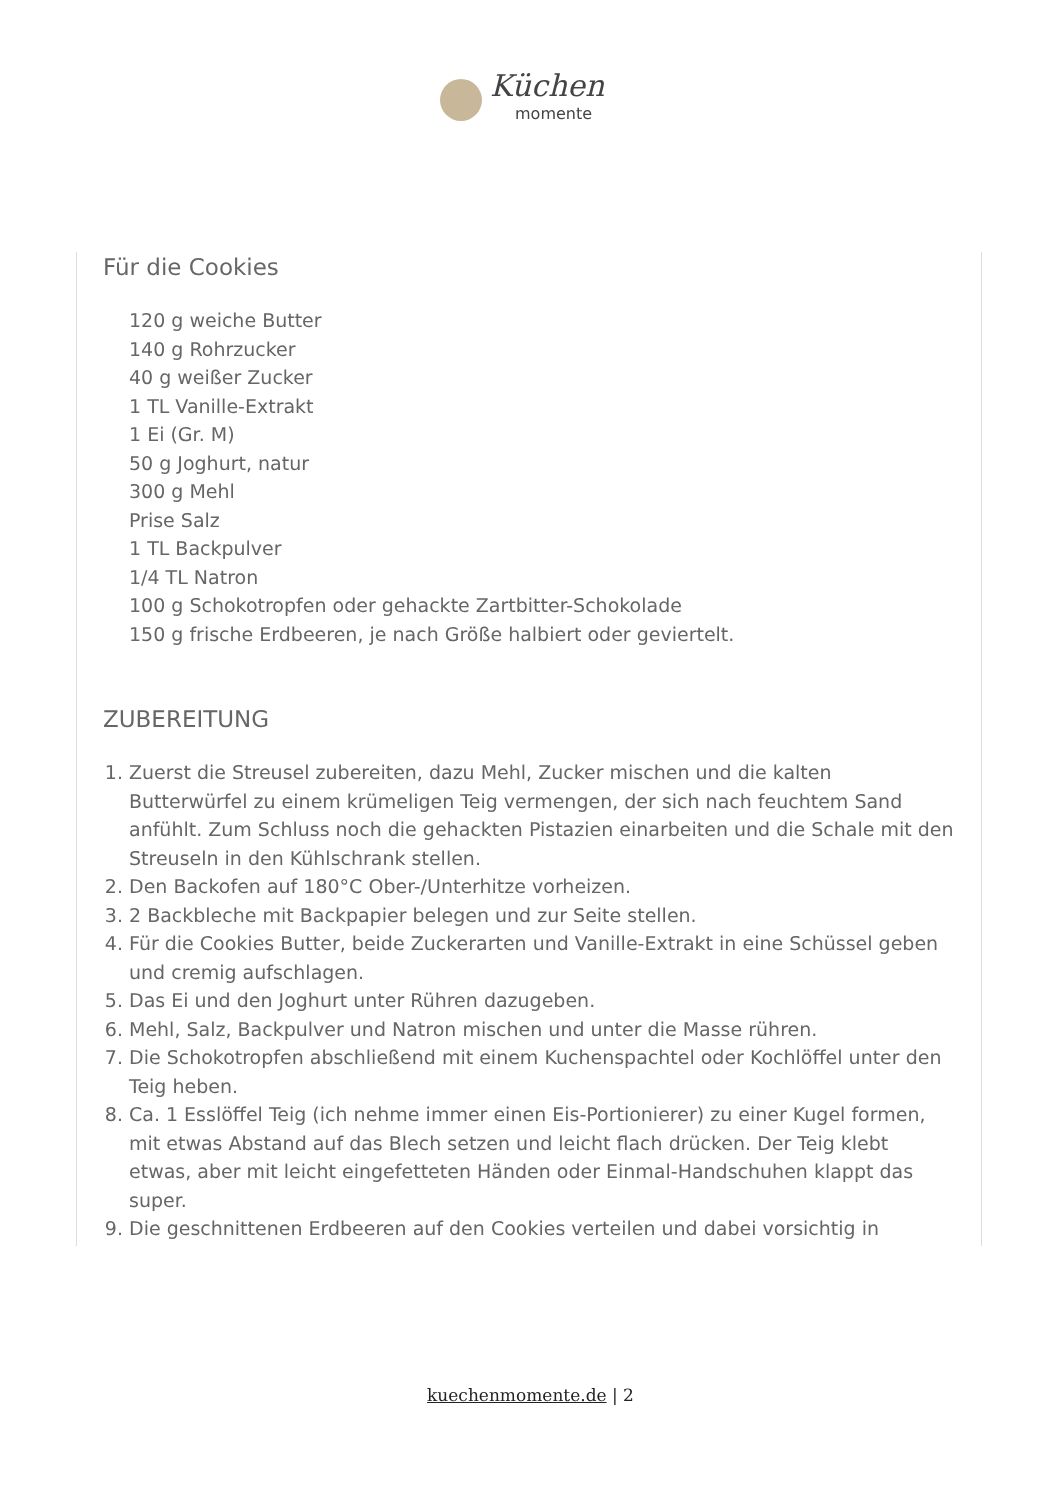Küchen
momente
Für die Cookies
120 g weiche Butter
140 g Rohrzucker
40 g weißer Zucker
1 TL Vanille-Extrakt
1 Ei (Gr. M)
50 g Joghurt, natur
300 g Mehl
Prise Salz
1 TL Backpulver
1/4 TL Natron
100 g Schokotropfen oder gehackte Zartbitter-Schokolade
150 g frische Erdbeeren, je nach Größe halbiert oder geviertelt.
ZUBEREITUNG
1. Zuerst die Streusel zubereiten, dazu Mehl, Zucker mischen und die kalten Butterwürfel zu einem krümeligen Teig vermengen, der sich nach feuchtem Sand anfühlt. Zum Schluss noch die gehackten Pistazien einarbeiten und die Schale mit den Streuseln in den Kühlschrank stellen.
2. Den Backofen auf 180°C Ober-/Unterhitze vorheizen.
3. 2 Backbleche mit Backpapier belegen und zur Seite stellen.
4. Für die Cookies Butter, beide Zuckerarten und Vanille-Extrakt in eine Schüssel geben und cremig aufschlagen.
5. Das Ei und den Joghurt unter Rühren dazugeben.
6. Mehl, Salz, Backpulver und Natron mischen und unter die Masse rühren.
7. Die Schokotropfen abschließend mit einem Kuchenspachtel oder Kochlöffel unter den Teig heben.
8. Ca. 1 Esslöffel Teig (ich nehme immer einen Eis-Portionierer) zu einer Kugel formen, mit etwas Abstand auf das Blech setzen und leicht flach drücken. Der Teig klebt etwas, aber mit leicht eingefetteten Händen oder Einmal-Handschuhen klappt das super.
9. Die geschnittenen Erdbeeren auf den Cookies verteilen und dabei vorsichtig in
kuechenmomente.de | 2